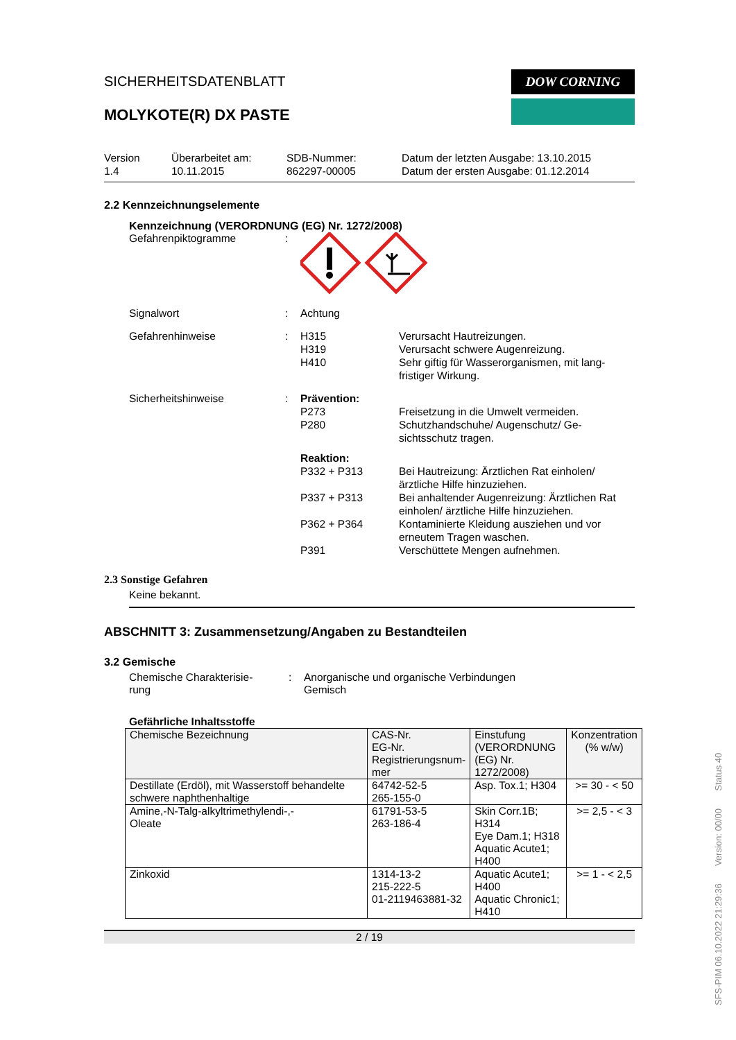SICHERHEITSDATENBLATT
MOLYKOTE(R) DX PASTE
DOW CORNING
Version
1.4
Überarbeitet am:
10.11.2015
SDB-Nummer:
862297-00005
Datum der letzten Ausgabe: 13.10.2015
Datum der ersten Ausgabe: 01.12.2014
2.2 Kennzeichnungselemente
Kennzeichnung (VERORDNUNG (EG) Nr. 1272/2008)
Gefahrenpiktogramme :
Signalwort : Achtung
Gefahrenhinweise : H315
H319
H410
Verursacht Hautreizungen.
Verursacht schwere Augenreizung.
Sehr giftig für Wasserorganismen, mit lang-fristiger Wirkung.
Sicherheitshinweise : Prävention:
P273
P280
Freisetzung in die Umwelt vermeiden.
Schutzhandschuhe/ Augenschutz/ Ge-sichtsschutz tragen.
Reaktion:
P332 + P313 Bei Hautreizung: Ärztlichen Rat einholen/ ärztliche Hilfe hinzuziehen.
P337 + P313 Bei anhaltender Augenreizung: Ärztlichen Rat einholen/ ärztliche Hilfe hinzuziehen.
P362 + P364 Kontaminierte Kleidung ausziehen und vor erneutem Tragen waschen.
P391 Verschüttete Mengen aufnehmen.
2.3 Sonstige Gefahren
Keine bekannt.
ABSCHNITT 3: Zusammensetzung/Angaben zu Bestandteilen
3.2 Gemische
Chemische Charakterisie-
rung
: Anorganische und organische Verbindungen
Gemisch
Gefährliche Inhaltsstoffe
| Chemische Bezeichnung | CAS-Nr. EG-Nr. Registrierungsnum- mer | Einstufung (VERORDNUNG (EG) Nr. 1272/2008) | Konzentration (% w/w) |
| --- | --- | --- | --- |
| Destillate (Erdöl), mit Wasserstoff behandelte schwere naphthenhaltige | 64742-52-5 265-155-0 | Asp. Tox.1; H304 | >= 30 - < 50 |
| Amine,-N-Talg-alkyltrimethylendi-,- Oleate | 61791-53-5 263-186-4 | Skin Corr.1B; H314 Eye Dam.1; H318 Aquatic Acute1; H400 | >= 2,5 - < 3 |
| Zinkoxid | 1314-13-2 215-222-5 01-2119463881-32 | Aquatic Acute1; H400 Aquatic Chronic1; H410 | >= 1 - < 2,5 |
2 / 19
SFS-PIM 06.10.2022 21:29:36 Version: 00/00 Status 40